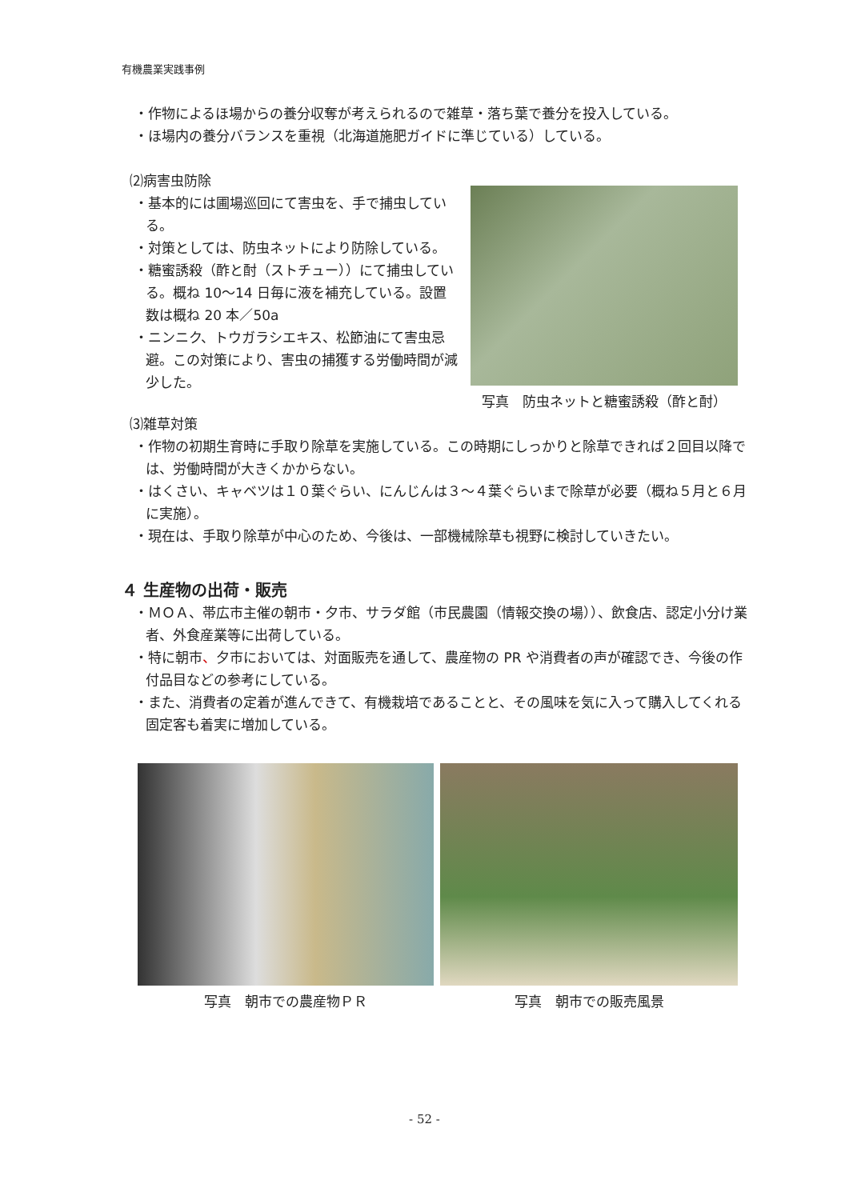有機農業実践事例
・作物によるほ場からの養分収奪が考えられるので雑草・落ち葉で養分を投入している。
・ほ場内の養分バランスを重視（北海道施肥ガイドに準じている）している。
⑵病害虫防除
・基本的には圃場巡回にて害虫を、手で捕虫している。
・対策としては、防虫ネットにより防除している。
・糖蜜誘殺（酢と酎（ストチュー））にて捕虫している。概ね 10～14 日毎に液を補充している。設置数は概ね 20 本／50a
・ニンニク、トウガラシエキス、松節油にて害虫忌避。この対策により、害虫の捕獲する労働時間が減少した。
写真　防虫ネットと糖蜜誘殺（酢と酎）
⑶雑草対策
・作物の初期生育時に手取り除草を実施している。この時期にしっかりと除草できれば２回目以降では、労働時間が大きくかからない。
・はくさい、キャベツは１０葉ぐらい、にんじんは３～４葉ぐらいまで除草が必要（概ね５月と６月に実施）。
・現在は、手取り除草が中心のため、今後は、一部機械除草も視野に検討していきたい。
４ 生産物の出荷・販売
・ＭＯＡ、帯広市主催の朝市・夕市、サラダ館（市民農園（情報交換の場））、飲食店、認定小分け業者、外食産業等に出荷している。
・特に朝市、夕市においては、対面販売を通して、農産物の PR や消費者の声が確認でき、今後の作付品目などの参考にしている。
・また、消費者の定着が進んできて、有機栽培であることと、その風味を気に入って購入してくれる固定客も着実に増加している。
写真　朝市での農産物ＰＲ 写真　朝市での販売風景
- 52 -